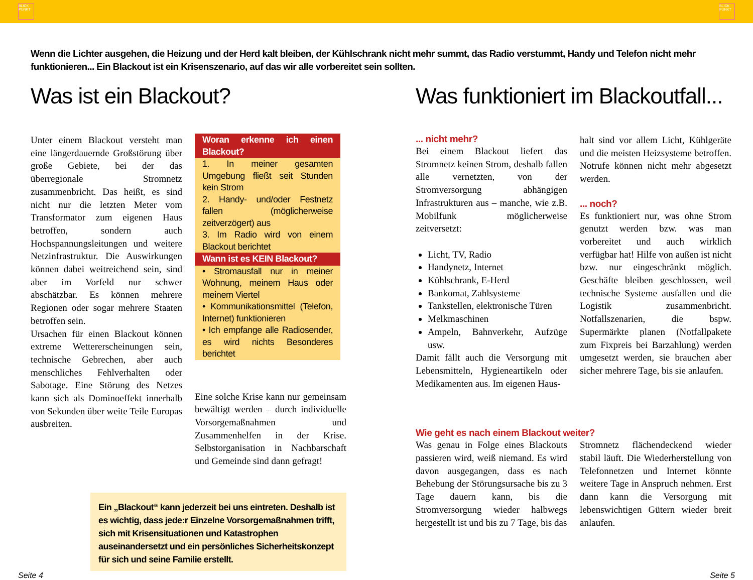BLICK PUNKT
BLICK PUNKT
Wenn die Lichter ausgehen, die Heizung und der Herd kalt bleiben, der Kühlschrank nicht mehr summt, das Radio verstummt, Handy und Telefon nicht mehr funktionieren... Ein Blackout ist ein Krisenszenario, auf das wir alle vorbereitet sein sollten.
Was ist ein Blackout?
Unter einem Blackout versteht man eine längerdauernde Großstörung über große Gebiete, bei der das überregionale Stromnetz zusammenbricht. Das heißt, es sind nicht nur die letzten Meter vom Transformator zum eigenen Haus betroffen, sondern auch Hochspannungsleitungen und weitere Netzinfrastruktur. Die Auswirkungen können dabei weitreichend sein, sind aber im Vorfeld nur schwer abschätzbar. Es können mehrere Regionen oder sogar mehrere Staaten betroffen sein.
Ursachen für einen Blackout können extreme Wettererscheinungen sein, technische Gebrechen, aber auch menschliches Fehlverhalten oder Sabotage. Eine Störung des Netzes kann sich als Dominoeffekt innerhalb von Sekunden über weite Teile Europas ausbreiten.
Woran erkenne ich einen Blackout?
1. In meiner gesamten Umgebung fließt seit Stunden kein Strom
2. Handy- und/oder Festnetz fallen (möglicherweise zeitverzögert) aus
3. Im Radio wird von einem Blackout berichtet
Wann ist es KEIN Blackout?
• Stromausfall nur in meiner Wohnung, meinem Haus oder meinem Viertel
• Kommunikationsmittel (Telefon, Internet) funktionieren
• Ich empfange alle Radiosender, es wird nichts Besonderes berichtet
Eine solche Krise kann nur gemeinsam bewältigt werden – durch individuelle Vorsorgemaßnahmen und Zusammenhelfen in der Krise. Selbstorganisation in Nachbarschaft und Gemeinde sind dann gefragt!
Ein „Blackout“ kann jederzeit bei uns eintreten. Deshalb ist es wichtig, dass jede:r Einzelne Vorsorgemaßnahmen trifft, sich mit Krisensituationen und Katastrophen auseinandersetzt und ein persönliches Sicherheitskonzept für sich und seine Familie erstellt.
Was funktioniert im Blackoutfall...
... nicht mehr?
Bei einem Blackout liefert das Stromnetz keinen Strom, deshalb fallen alle vernetzten, von der Stromversorgung abhängigen Infrastrukturen aus – manche, wie z.B. Mobilfunk möglicherweise zeitversetzt:
Licht, TV, Radio
Handynetz, Internet
Kühlschrank, E-Herd
Bankomat, Zahlsysteme
Tankstellen, elektronische Türen
Melkmaschinen
Ampeln, Bahnverkehr, Aufzüge usw.
Damit fällt auch die Versorgung mit Lebensmitteln, Hygieneartikeln oder Medikamenten aus. Im eigenen Haus-
halt sind vor allem Licht, Kühlgeräte und die meisten Heizsysteme betroffen. Notrufe können nicht mehr abgesetzt werden.
... noch?
Es funktioniert nur, was ohne Strom genutzt werden bzw. was man vorbereitet und auch wirklich verfügbar hat! Hilfe von außen ist nicht bzw. nur eingeschränkt möglich. Geschäfte bleiben geschlossen, weil technische Systeme ausfallen und die Logistik zusammenbricht. Notfallszenarien, die bspw. Supermärkte planen (Notfallpakete zum Fixpreis bei Barzahlung) werden umgesetzt werden, sie brauchen aber sicher mehrere Tage, bis sie anlaufen.
Wie geht es nach einem Blackout weiter?
Was genau in Folge eines Blackouts passieren wird, weiß niemand. Es wird davon ausgegangen, dass es nach Behebung der Störungsursache bis zu 3 Tage dauern kann, bis die Stromversorgung wieder halbwegs hergestellt ist und bis zu 7 Tage, bis das
Stromnetz flächendeckend wieder stabil läuft. Die Wiederherstellung von Telefonnetzen und Internet könnte weitere Tage in Anspruch nehmen. Erst dann kann die Versorgung mit lebenswichtigen Gütern wieder breit anlaufen.
Seite 4 Seite 5